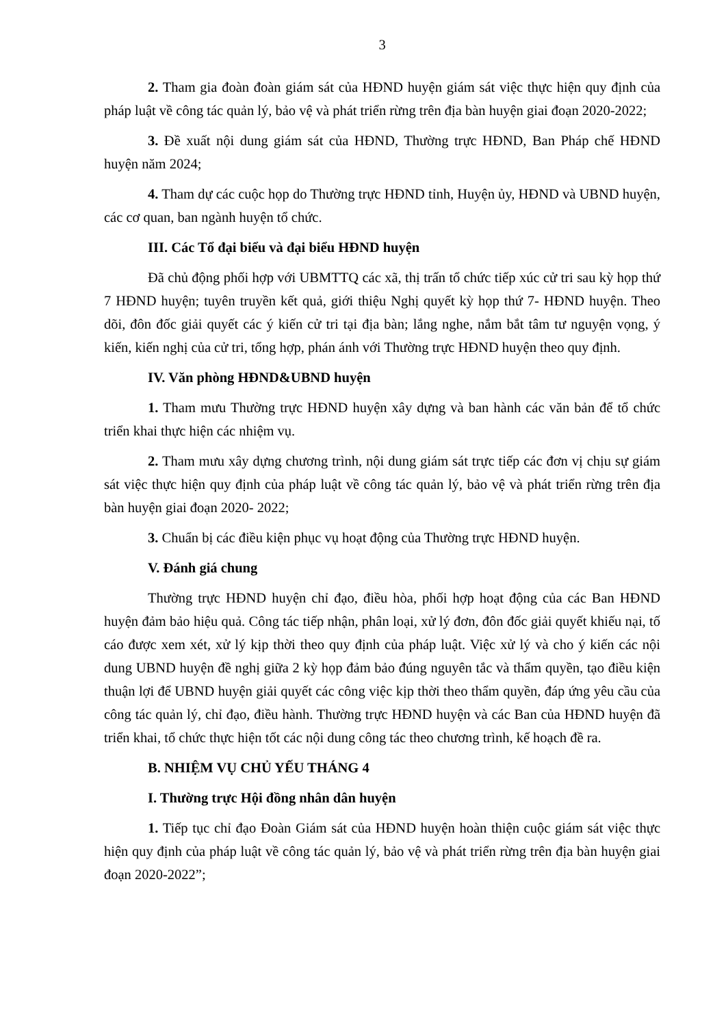3
2. Tham gia đoàn đoàn giám sát của HĐND huyện giám sát việc thực hiện quy định của pháp luật về công tác quản lý, bảo vệ và phát triển rừng trên địa bàn huyện giai đoạn 2020-2022;
3. Đề xuất nội dung giám sát của HĐND, Thường trực HĐND, Ban Pháp chế HĐND huyện năm 2024;
4. Tham dự các cuộc họp do Thường trực HĐND tỉnh, Huyện ủy, HĐND và UBND huyện, các cơ quan, ban ngành huyện tổ chức.
III. Các Tổ đại biểu và đại biểu HĐND huyện
Đã chủ động phối hợp với UBMTTQ các xã, thị trấn tổ chức tiếp xúc cử tri sau kỳ họp thứ 7 HĐND huyện; tuyên truyền kết quả, giới thiệu Nghị quyết kỳ họp thứ 7- HĐND huyện. Theo dõi, đôn đốc giải quyết các ý kiến cử tri tại địa bàn; lắng nghe, nắm bắt tâm tư nguyện vọng, ý kiến, kiến nghị của cử tri, tổng hợp, phán ánh với Thường trực HĐND huyện theo quy định.
IV. Văn phòng HĐND&UBND huyện
1. Tham mưu Thường trực HĐND huyện xây dựng và ban hành các văn bản để tổ chức triển khai thực hiện các nhiệm vụ.
2. Tham mưu xây dựng chương trình, nội dung giám sát trực tiếp các đơn vị chịu sự giám sát việc thực hiện quy định của pháp luật về công tác quản lý, bảo vệ và phát triển rừng trên địa bàn huyện giai đoạn 2020- 2022;
3. Chuẩn bị các điều kiện phục vụ hoạt động của Thường trực HĐND huyện.
V. Đánh giá chung
Thường trực HĐND huyện chỉ đạo, điều hòa, phối hợp hoạt động của các Ban HĐND huyện đảm bảo hiệu quả. Công tác tiếp nhận, phân loại, xử lý đơn, đôn đốc giải quyết khiếu nại, tố cáo được xem xét, xử lý kịp thời theo quy định của pháp luật. Việc xử lý và cho ý kiến các nội dung UBND huyện đề nghị giữa 2 kỳ họp đảm bảo đúng nguyên tắc và thẩm quyền, tạo điều kiện thuận lợi để UBND huyện giải quyết các công việc kịp thời theo thẩm quyền, đáp ứng yêu cầu của công tác quản lý, chỉ đạo, điều hành. Thường trực HĐND huyện và các Ban của HĐND huyện đã triển khai, tổ chức thực hiện tốt các nội dung công tác theo chương trình, kế hoạch đề ra.
B. NHIỆM VỤ CHỦ YẾU THÁNG 4
I. Thường trực Hội đồng nhân dân huyện
1. Tiếp tục chỉ đạo Đoàn Giám sát của HĐND huyện hoàn thiện cuộc giám sát việc thực hiện quy định của pháp luật về công tác quản lý, bảo vệ và phát triển rừng trên địa bàn huyện giai đoạn 2020-2022”;